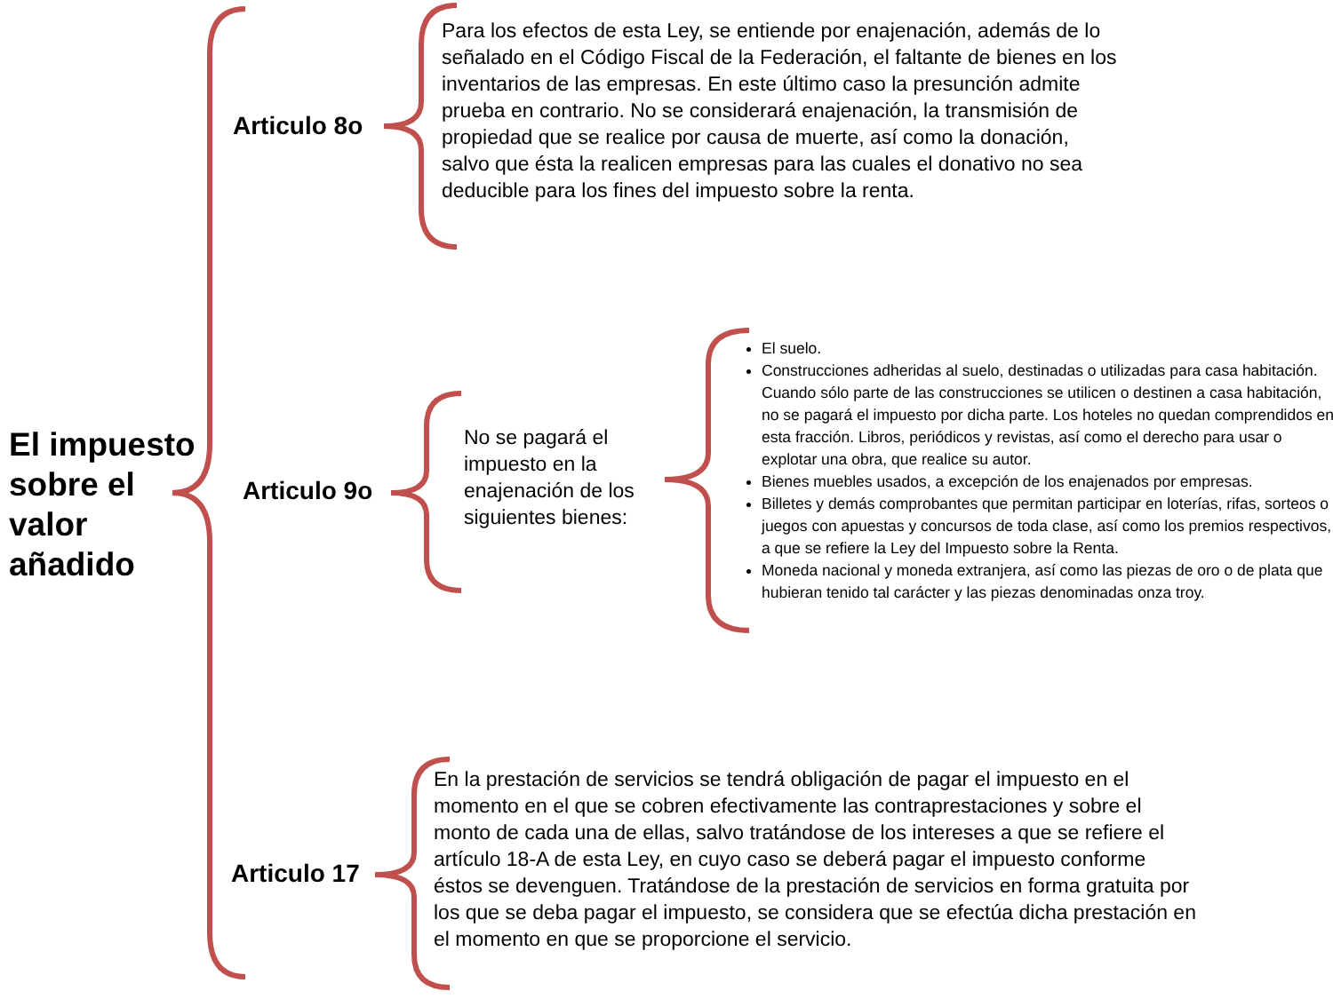El impuesto
sobre el
valor
añadido
Articulo 8o
Para los efectos de esta Ley, se entiende por enajenación, además de lo señalado en el Código Fiscal de la Federación, el faltante de bienes en los inventarios de las empresas. En este último caso la presunción admite prueba en contrario. No se considerará enajenación, la transmisión de propiedad que se realice por causa de muerte, así como la donación, salvo que ésta la realicen empresas para las cuales el donativo no sea deducible para los fines del impuesto sobre la renta.
Articulo 9o
No se pagará el impuesto en la enajenación de los siguientes bienes:
El suelo.
Construcciones adheridas al suelo, destinadas o utilizadas para casa habitación. Cuando sólo parte de las construcciones se utilicen o destinen a casa habitación, no se pagará el impuesto por dicha parte. Los hoteles no quedan comprendidos en esta fracción. Libros, periódicos y revistas, así como el derecho para usar o explotar una obra, que realice su autor.
Bienes muebles usados, a excepción de los enajenados por empresas.
Billetes y demás comprobantes que permitan participar en loterías, rifas, sorteos o juegos con apuestas y concursos de toda clase, así como los premios respectivos, a que se refiere la Ley del Impuesto sobre la Renta.
Moneda nacional y moneda extranjera, así como las piezas de oro o de plata que hubieran tenido tal carácter y las piezas denominadas onza troy.
Articulo 17
En la prestación de servicios se tendrá obligación de pagar el impuesto en el momento en el que se cobren efectivamente las contraprestaciones y sobre el monto de cada una de ellas, salvo tratándose de los intereses a que se refiere el artículo 18-A de esta Ley, en cuyo caso se deberá pagar el impuesto conforme éstos se devenguen. Tratándose de la prestación de servicios en forma gratuita por los que se deba pagar el impuesto, se considera que se efectúa dicha prestación en el momento en que se proporcione el servicio.